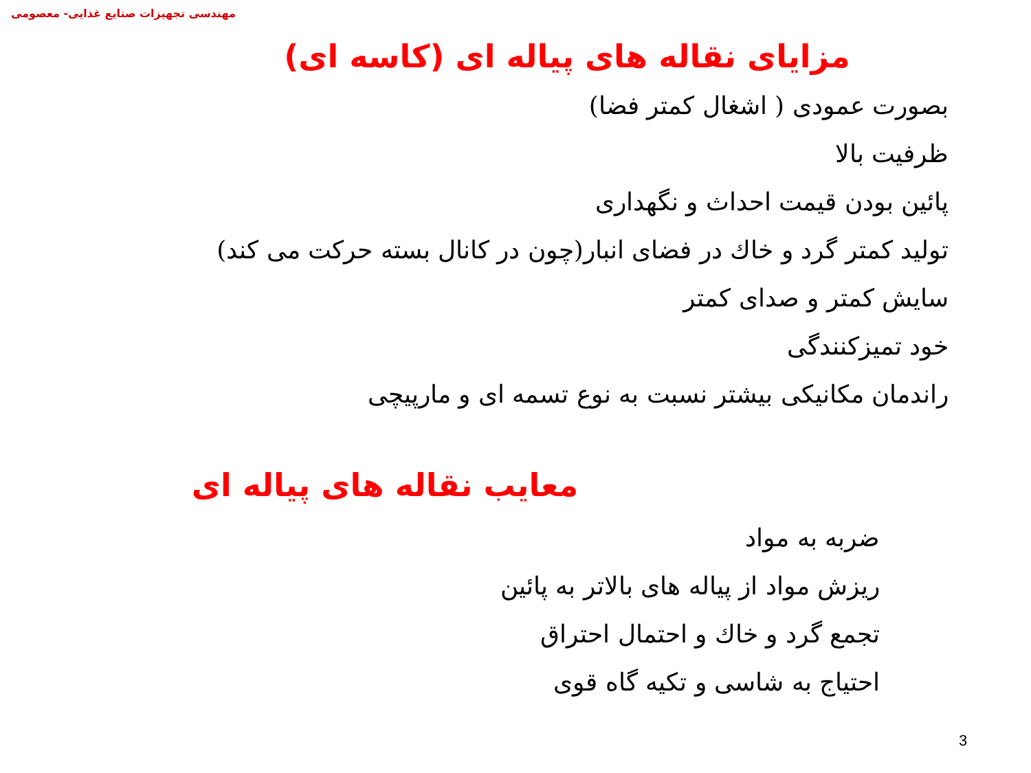مهندسی تجهیزات صنایع غذایی- معصومی
مزایای نقاله های پیاله ای (کاسه ای)
بصورت عمودی ( اشغال کمتر فضا)
ظرفیت بالا
پائین بودن قیمت احداث و نگهداری
تولید کمتر گرد و خاك در فضای انبار(چون در کانال بسته حرکت می کند)
سایش کمتر و صدای کمتر
خود تمیزکنندگی
راندمان مکانیکی بیشتر نسبت به نوع تسمه ای و مارپیچی
معایب نقاله های پیاله ای
ضربه به مواد
ریزش مواد از پیاله های بالاتر به پائین
تجمع گرد و خاك و احتمال احتراق
احتیاج به شاسی و تکیه گاه قوی
3